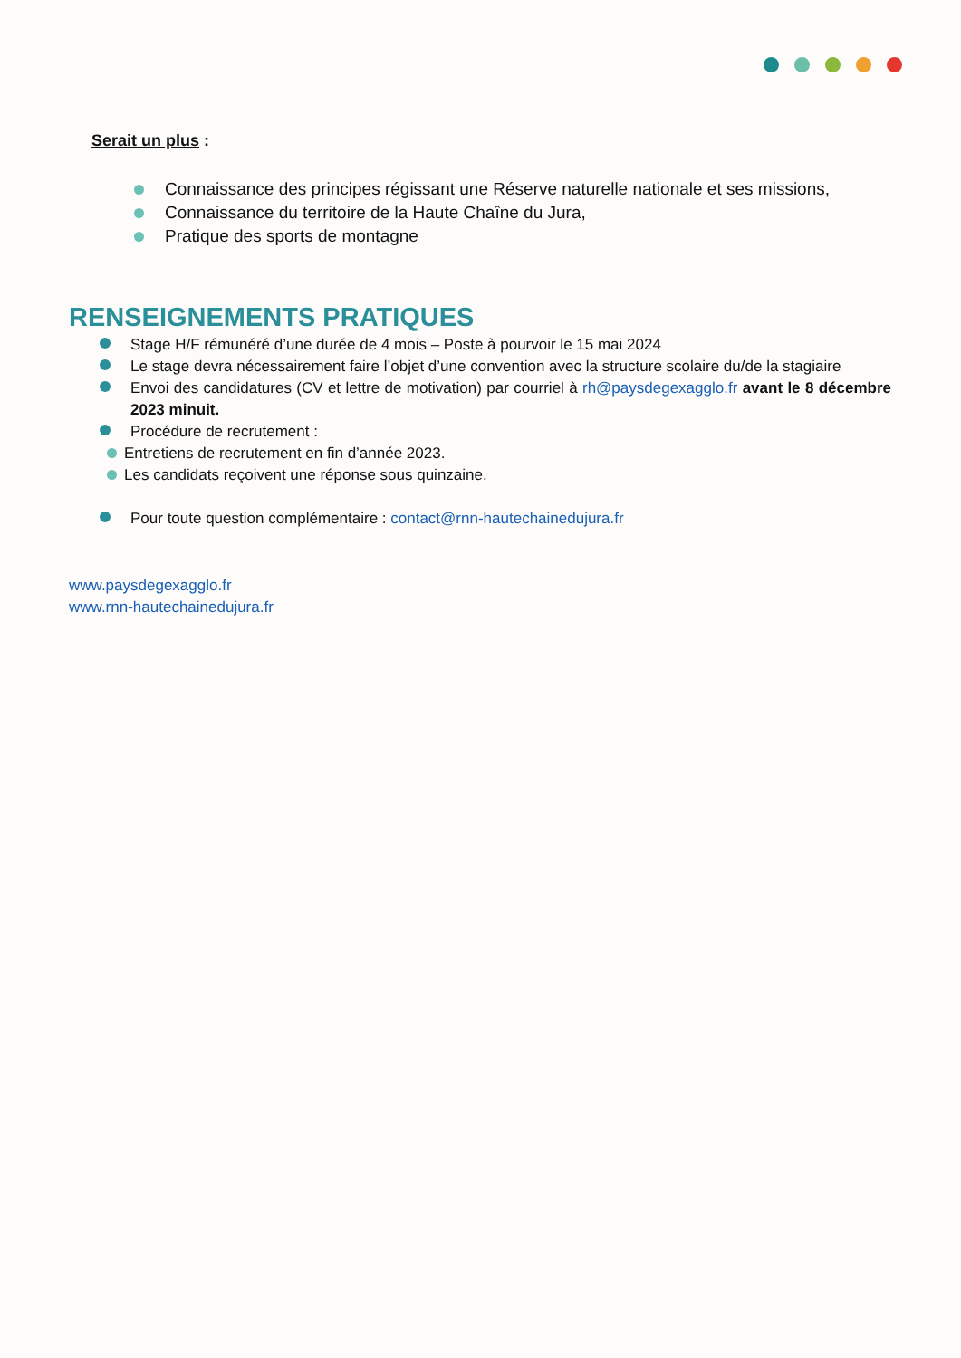Serait un plus :
Connaissance des principes régissant une Réserve naturelle nationale et ses missions,
Connaissance du territoire de la Haute Chaîne du Jura,
Pratique des sports de montagne
RENSEIGNEMENTS PRATIQUES
Stage H/F rémunéré d’une durée de 4 mois – Poste à pourvoir le 15 mai 2024
Le stage devra nécessairement faire l’objet d’une convention avec la structure scolaire du/de la stagiaire
Envoi des candidatures (CV et lettre de motivation) par courriel à rh@paysdegexagglo.fr avant le 8 décembre 2023 minuit.
Procédure de recrutement :
Entretiens de recrutement en fin d’année 2023.
Les candidats reçoivent une réponse sous quinzaine.
Pour toute question complémentaire : contact@rnn-hautechainedujura.fr
www.paysdegexagglo.fr
www.rnn-hautechainedujura.fr